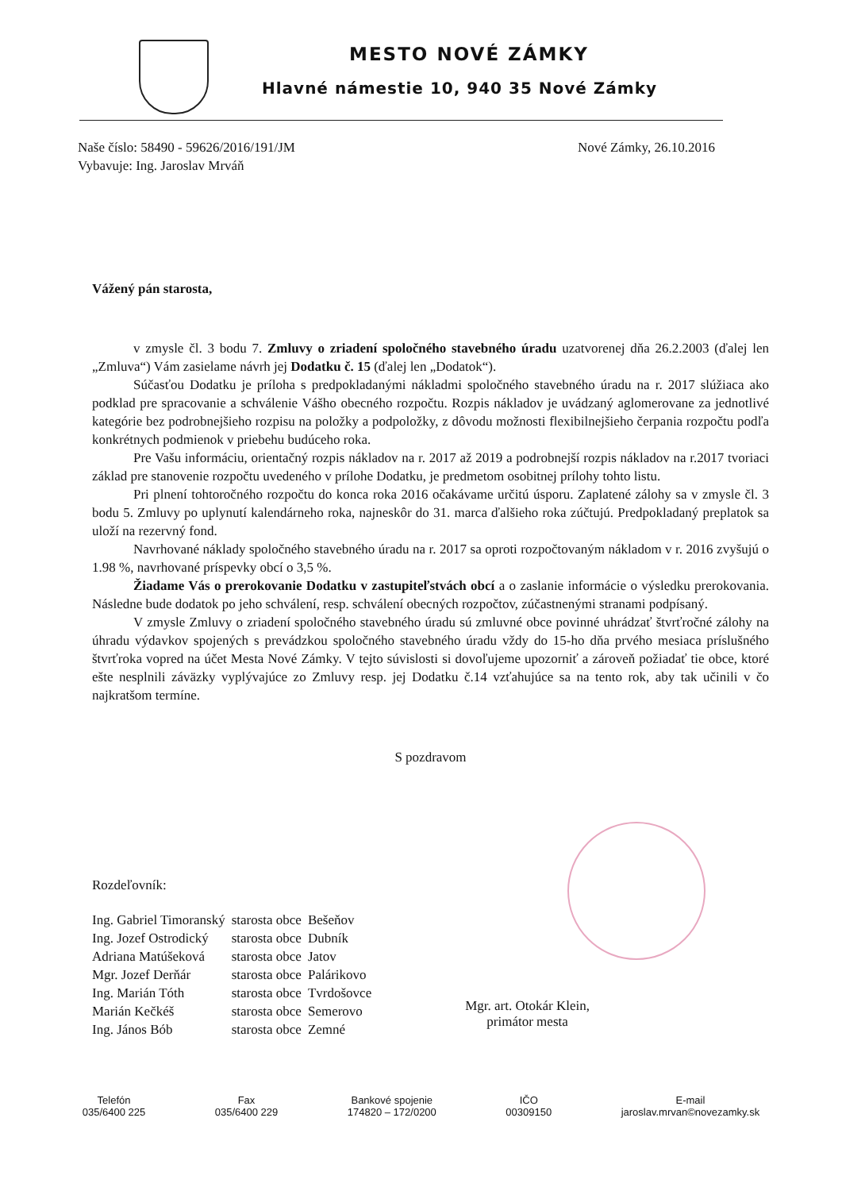MESTO NOVÉ ZÁMKY
Hlavné námestie 10, 940 35 Nové Zámky
Naše číslo: 58490 - 59626/2016/191/JM
Vybavuje: Ing. Jaroslav Mrváň
Nové Zámky, 26.10.2016
Vážený pán starosta,
v zmysle čl. 3 bodu 7. Zmluvy o zriadení spoločného stavebného úradu uzatvorenej dňa 26.2.2003 (ďalej len „Zmluva“) Vám zasielame návrh jej Dodatku č. 15 (ďalej len „Dodatok“).
Súčasťou Dodatku je príloha s predpokladanými nákladmi spoločného stavebného úradu na r. 2017 slúžiaca ako podklad pre spracovanie a schválenie Vášho obecného rozpočtu. Rozpis nákladov je uvádzaný aglomerovane za jednotlivé kategórie bez podrobnejšieho rozpisu na položky a podpoložky, z dôvodu možnosti flexibilnejšieho čerpania rozpočtu podľa konkrétnych podmienok v priebehu budúceho roka.
Pre Vašu informáciu, orientačný rozpis nákladov na r. 2017 až 2019 a podrobnejší rozpis nákladov na r.2017 tvoriaci základ pre stanovenie rozpočtu uvedeného v prílohe Dodatku, je predmetom osobitnej prílohy tohto listu.
Pri plnení tohtoročného rozpočtu do konca roka 2016 očakávame určitú úsporu. Zaplatené zálohy sa v zmysle čl. 3 bodu 5. Zmluvy po uplynutí kalendárneho roka, najneskôr do 31. marca ďalšieho roka zúčtujú. Predpokladaný preplatok sa uloží na rezervný fond.
Navrhované náklady spoločného stavebného úradu na r. 2017 sa oproti rozpočtovaným nákladom v r. 2016 zvyšujú o 1.98 %, navrhované príspevky obcí o 3,5 %.
Žiadame Vás o prerokovanie Dodatku v zastupiteľstvách obcí a o zaslanie informácie o výsledku prerokovania. Následne bude dodatok po jeho schválení, resp. schválení obecných rozpočtov, zúčastnenými stranami podpísaný.
V zmysle Zmluvy o zriadení spoločného stavebného úradu sú zmluvné obce povinné uhrádzať štvrťročné zálohy na úhradu výdavkov spojených s prevádzkou spoločného stavebného úradu vždy do 15-ho dňa prvého mesiaca príslušného štvrťroka vopred na účet Mesta Nové Zámky. V tejto súvislosti si dovoľujeme upozorniť a zároveň požiadať tie obce, ktoré ešte nesplnili záväzky vyplývajúce zo Zmluvy resp. jej Dodatku č.14 vzťahujúce sa na tento rok, aby tak učinili v čo najkratšom termíne.
S pozdravom
Rozdeľovník:
| Ing. Gabriel Timoranský | starosta obce | Bešeňov |
| Ing. Jozef Ostrodický | starosta obce | Dubník |
| Adriana Matúšeková | starosta obce | Jatov |
| Mgr. Jozef Derňár | starosta obce | Palárikovo |
| Ing. Marián Tóth | starosta obce | Tvrdošovce |
| Marián Kečkéš | starosta obce | Semerovo |
| Ing. János Bób | starosta obce | Zemné |
Mgr. art. Otokár Klein,
primátor mesta
Telefón
035/6400 225
Fax
035/6400 229
Bankové spojenie
174820 – 172/0200
IČO
00309150
E-mail
jaroslav.mrvan©novezamky.sk